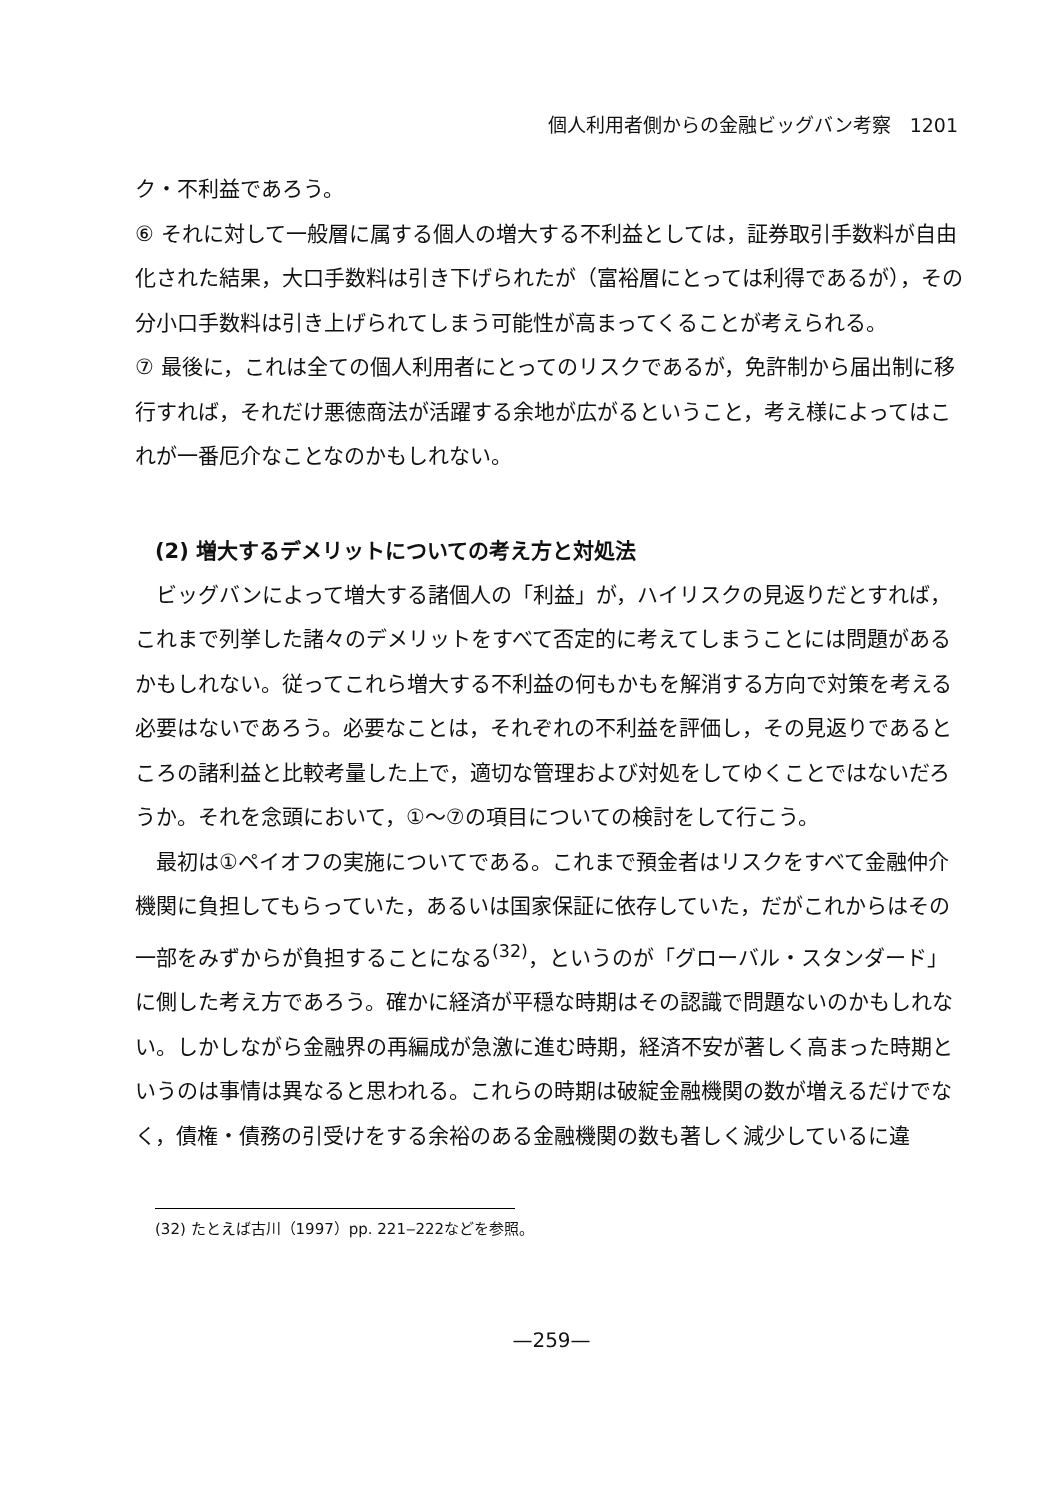個人利用者側からの金融ビッグバン考察　1201
ク・不利益であろう。
⑥ それに対して一般層に属する個人の増大する不利益としては，証券取引手数料が自由化された結果，大口手数料は引き下げられたが（富裕層にとっては利得であるが），その分小口手数料は引き上げられてしまう可能性が高まってくることが考えられる。
⑦ 最後に，これは全ての個人利用者にとってのリスクであるが，免許制から届出制に移行すれば，それだけ悪徳商法が活躍する余地が広がるということ，考え様によってはこれが一番厄介なことなのかもしれない。
(2) 増大するデメリットについての考え方と対処法
ビッグバンによって増大する諸個人の「利益」が，ハイリスクの見返りだとすれば，これまで列挙した諸々のデメリットをすべて否定的に考えてしまうことには問題があるかもしれない。従ってこれら増大する不利益の何もかもを解消する方向で対策を考える必要はないであろう。必要なことは，それぞれの不利益を評価し，その見返りであるところの諸利益と比較考量した上で，適切な管理および対処をしてゆくことではないだろうか。それを念頭において，①～⑦の項目についての検討をして行こう。
最初は①ペイオフの実施についてである。これまで預金者はリスクをすべて金融仲介機関に負担してもらっていた，あるいは国家保証に依存していた，だがこれからはその一部をみずからが負担することになる<sup>(32)</sup>，というのが「グローバル・スタンダード」に側した考え方であろう。確かに経済が平穏な時期はその認識で問題ないのかもしれない。しかしながら金融界の再編成が急激に進む時期，経済不安が著しく高まった時期というのは事情は異なると思われる。これらの時期は破綻金融機関の数が増えるだけでなく，債権・債務の引受けをする余裕のある金融機関の数も著しく減少しているに違
(32) たとえば古川（1997）pp. 221‒222などを参照。
—259—